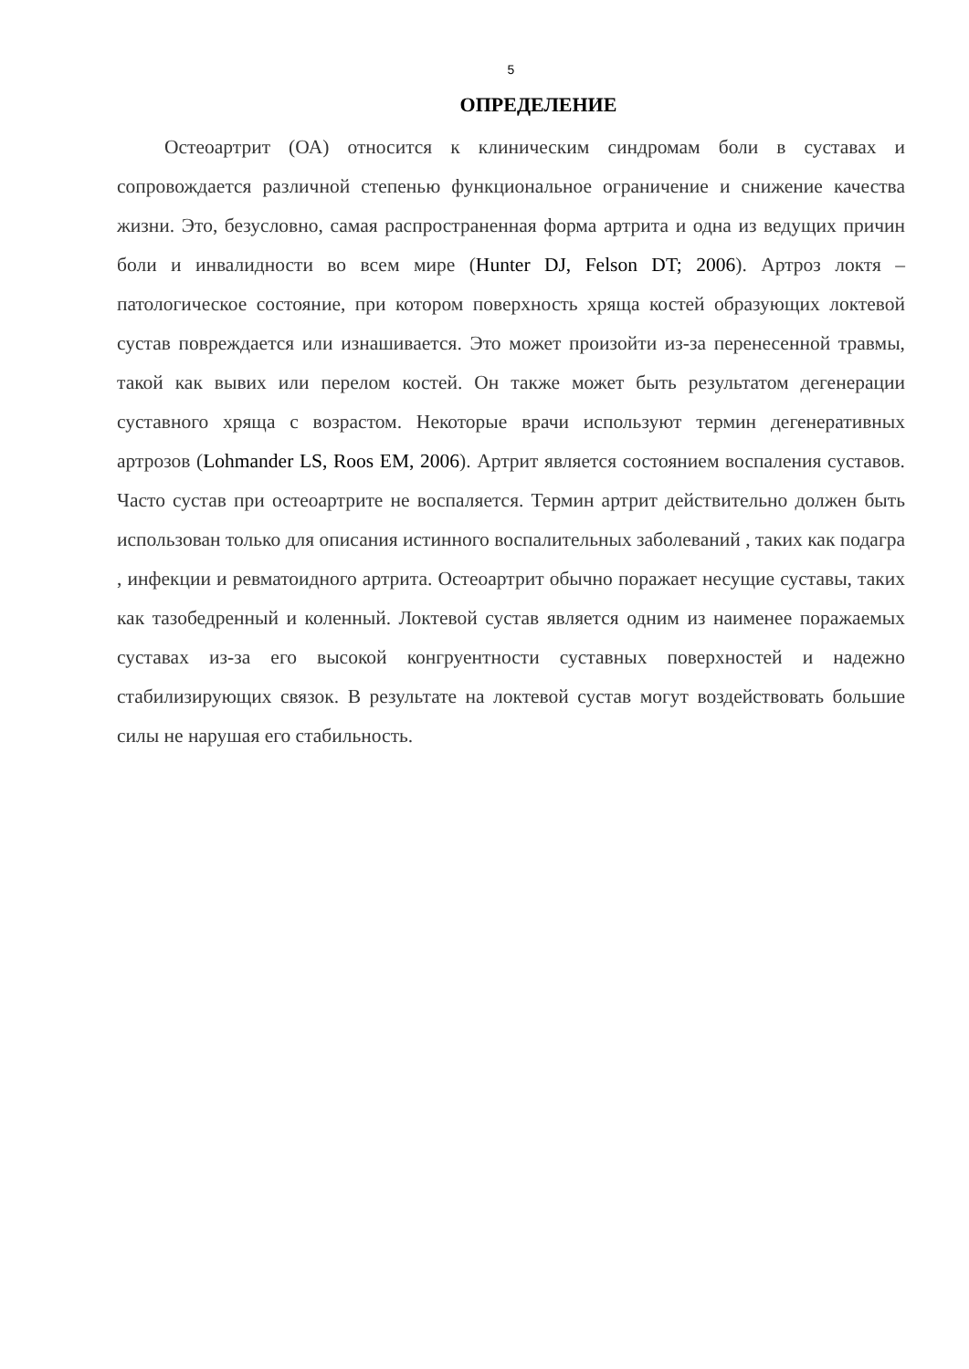5
ОПРЕДЕЛЕНИЕ
Остеоартрит (ОА) относится к клиническим синдромам боли в суставах и сопровождается различной степенью функциональное ограничение и снижение качества жизни. Это, безусловно, самая распространенная форма артрита и одна из ведущих причин боли и инвалидности во всем мире (Hunter DJ, Felson DT; 2006). Артроз локтя – патологическое состояние, при котором поверхность хряща костей образующих локтевой сустав повреждается или изнашивается. Это может произойти из-за перенесенной травмы, такой как вывих или перелом костей. Он также может быть результатом дегенерации суставного хряща с возрастом. Некоторые врачи используют термин дегенеративных артрозов (Lohmander LS, Roos EM, 2006). Артрит является состоянием воспаления суставов. Часто сустав при остеоартрите не воспаляется. Термин артрит действительно должен быть использован только для описания истинного воспалительных заболеваний , таких как подагра , инфекции и ревматоидного артрита. Остеоартрит обычно поражает несущие суставы, таких как тазобедренный и коленный. Локтевой сустав является одним из наименее поражаемых суставах из-за его высокой конгруентности суставных поверхностей и надежно стабилизирующих связок. В результате на локтевой сустав могут воздействовать большие силы не нарушая его стабильность.